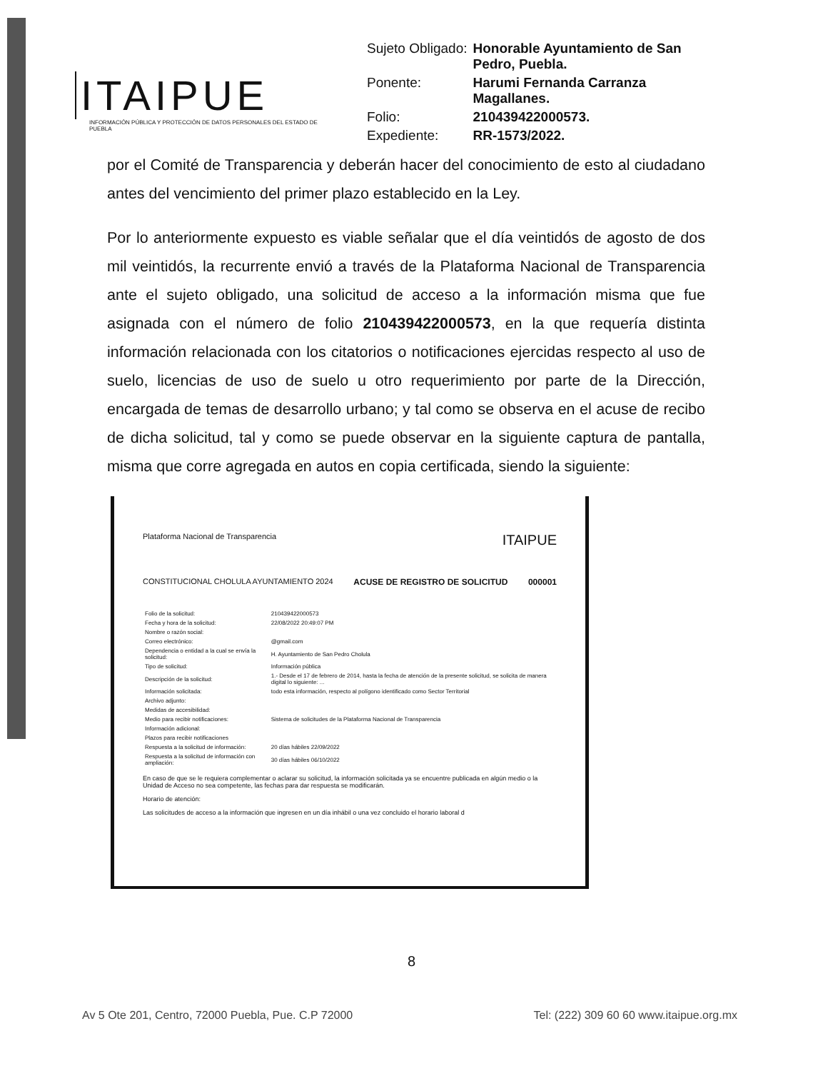ITAIPUE
INFORMACIÓN PÚBLICA Y PROTECCIÓN DE DATOS PERSONALES DEL ESTADO DE PUEBLA
| Sujeto Obligado: | Honorable Ayuntamiento de San Pedro, Puebla. |
| Ponente: | Harumi Fernanda Carranza Magallanes. |
| Folio: | 210439422000573. |
| Expediente: | RR-1573/2022. |
por el Comité de Transparencia y deberán hacer del conocimiento de esto al ciudadano antes del vencimiento del primer plazo establecido en la Ley.
Por lo anteriormente expuesto es viable señalar que el día veintidós de agosto de dos mil veintidós, la recurrente envió a través de la Plataforma Nacional de Transparencia ante el sujeto obligado, una solicitud de acceso a la información misma que fue asignada con el número de folio 210439422000573, en la que requería distinta información relacionada con los citatorios o notificaciones ejercidas respecto al uso de suelo, licencias de uso de suelo u otro requerimiento por parte de la Dirección, encargada de temas de desarrollo urbano; y tal como se observa en el acuse de recibo de dicha solicitud, tal y como se puede observar en la siguiente captura de pantalla, misma que corre agregada en autos en copia certificada, siendo la siguiente:
Plataforma Nacional de Transparencia ITAIPUE
CONSTITUCIONAL CHOLULA AYUNTAMIENTO 2024 ACUSE DE REGISTRO DE SOLICITUD 000001
| Folio de la solicitud: | 210439422000573 |
| Fecha y hora de la solicitud: | 22/08/2022 20:49:07 PM |
| Nombre o razón social: | |
| Correo electrónico: | @gmail.com |
| Dependencia o entidad a la cual se envía la solicitud: | H. Ayuntamiento de San Pedro Cholula |
| Tipo de solicitud: | Información pública |
| Descripción de la solicitud: | 1.- Desde el 17 de febrero de 2014, hasta la fecha de atención de la presente solicitud, se solicita de manera digital lo siguiente: ... |
| Información solicitada: | todo esta información, respecto al polígono identificado como Sector Territorial |
| Archivo adjunto: | |
| Medidas de accesibilidad: | |
| Medio para recibir notificaciones: | Sistema de solicitudes de la Plataforma Nacional de Transparencia |
| Información adicional: | |
| Plazos para recibir notificaciones | |
| Respuesta a la solicitud de información: | 20 días hábiles 22/09/2022 |
| Respuesta a la solicitud de información con ampliación: | 30 días hábiles 06/10/2022 |
En caso de que se le requiera complementar o aclarar su solicitud, la información solicitada ya se encuentre publicada en algún medio o la Unidad de Acceso no sea competente, las fechas para dar respuesta se modificarán.
Horario de atención:
Las solicitudes de acceso a la información que ingresen en un día inhábil o una vez concluido el horario laboral d
8
Av 5 Ote 201, Centro, 72000 Puebla, Pue. C.P 72000 Tel: (222) 309 60 60 www.itaipue.org.mx